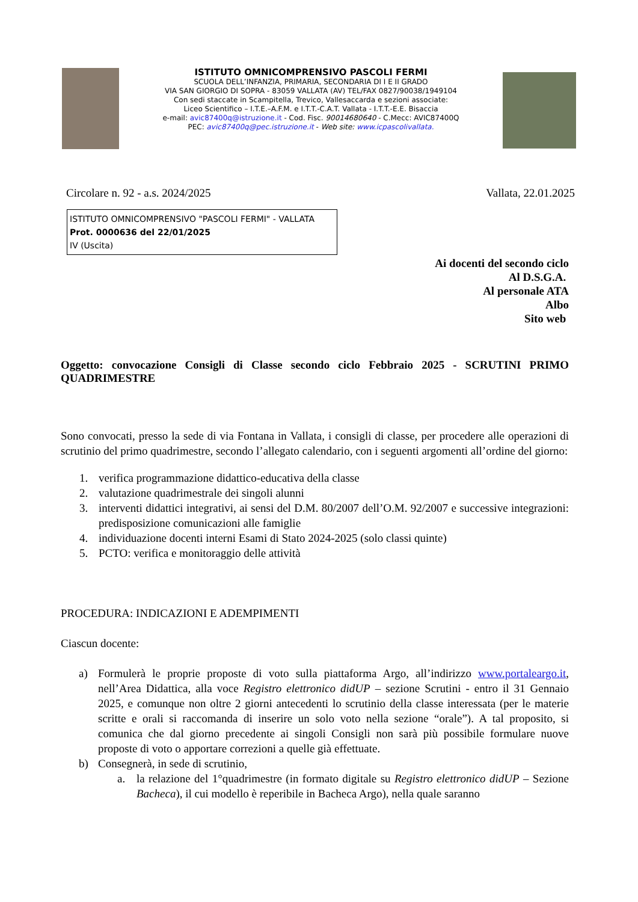ISTITUTO OMNICOMPRENSIVO PASCOLI FERMI
SCUOLA DELL’INFANZIA, PRIMARIA, SECONDARIA DI I E II GRADO
VIA SAN GIORGIO DI SOPRA - 83059 VALLATA (AV) TEL/FAX 0827/90038/1949104
Con sedi staccate in Scampitella, Trevico, Vallesaccarda e sezioni associate:
Liceo Scientifico – I.T.E.–A.F.M. e I.T.T.-C.A.T. Vallata - I.T.T.-E.E. Bisaccia
e-mail: avic87400q@istruzione.it - Cod. Fisc. 90014680640 - C.Mecc: AVIC87400Q
PEC: avic87400q@pec.istruzione.it - Web site: www.icpascolivallata.
Circolare n. 92 - a.s. 2024/2025 Vallata, 22.01.2025
ISTITUTO OMNICOMPRENSIVO "PASCOLI FERMI" - VALLATA
Prot. 0000636 del 22/01/2025
IV (Uscita)
Ai docenti del secondo ciclo
Al D.S.G.A.
Al personale ATA
Albo
Sito web
Oggetto: convocazione Consigli di Classe secondo ciclo Febbraio 2025 - SCRUTINI PRIMO QUADRIMESTRE
Sono convocati, presso la sede di via Fontana in Vallata, i consigli di classe, per procedere alle operazioni di scrutinio del primo quadrimestre, secondo l’allegato calendario, con i seguenti argomenti all’ordine del giorno:
1. verifica programmazione didattico-educativa della classe
2. valutazione quadrimestrale dei singoli alunni
3.
interventi didattici integrativi, ai sensi del D.M. 80/2007 dell’O.M. 92/2007 e successive integrazioni: predisposizione comunicazioni alle famiglie
4. individuazione docenti interni Esami di Stato 2024-2025 (solo classi quinte)
5. PCTO: verifica e monitoraggio delle attività
PROCEDURA: INDICAZIONI E ADEMPIMENTI
Ciascun docente:
a)
Formulerà le proprie proposte di voto sulla piattaforma Argo, all’indirizzo www.portaleargo.it, nell’Area Didattica, alla voce Registro elettronico didUP – sezione Scrutini - entro il 31 Gennaio 2025, e comunque non oltre 2 giorni antecedenti lo scrutinio della classe interessata (per le materie scritte e orali si raccomanda di inserire un solo voto nella sezione “orale”). A tal proposito, si comunica che dal giorno precedente ai singoli Consigli non sarà più possibile formulare nuove proposte di voto o apportare correzioni a quelle già effettuate.
b) Consegnerà, in sede di scrutinio,
a.
la relazione del 1°quadrimestre (in formato digitale su Registro elettronico didUP – Sezione Bacheca), il cui modello è reperibile in Bacheca Argo), nella quale saranno